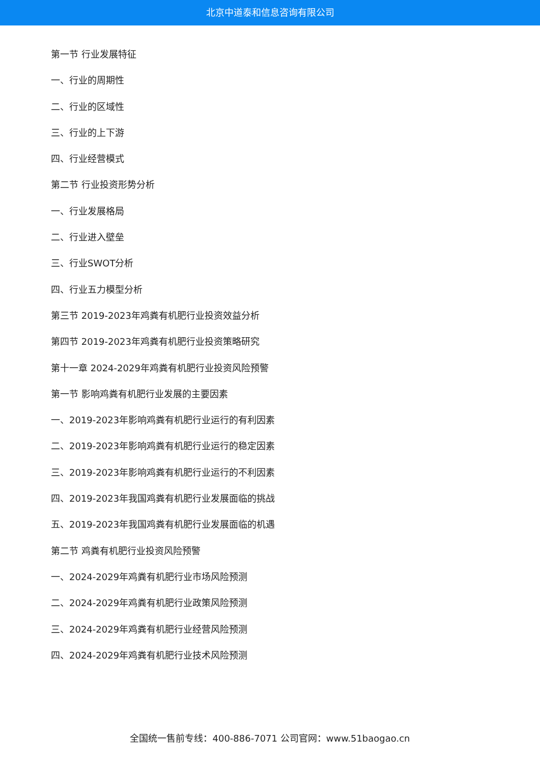北京中道泰和信息咨询有限公司
第一节 行业发展特征
一、行业的周期性
二、行业的区域性
三、行业的上下游
四、行业经营模式
第二节 行业投资形势分析
一、行业发展格局
二、行业进入壁垒
三、行业SWOT分析
四、行业五力模型分析
第三节 2019-2023年鸡粪有机肥行业投资效益分析
第四节 2019-2023年鸡粪有机肥行业投资策略研究
第十一章 2024-2029年鸡粪有机肥行业投资风险预警
第一节 影响鸡粪有机肥行业发展的主要因素
一、2019-2023年影响鸡粪有机肥行业运行的有利因素
二、2019-2023年影响鸡粪有机肥行业运行的稳定因素
三、2019-2023年影响鸡粪有机肥行业运行的不利因素
四、2019-2023年我国鸡粪有机肥行业发展面临的挑战
五、2019-2023年我国鸡粪有机肥行业发展面临的机遇
第二节 鸡粪有机肥行业投资风险预警
一、2024-2029年鸡粪有机肥行业市场风险预测
二、2024-2029年鸡粪有机肥行业政策风险预测
三、2024-2029年鸡粪有机肥行业经营风险预测
四、2024-2029年鸡粪有机肥行业技术风险预测
全国统一售前专线：400-886-7071 公司官网：www.51baogao.cn